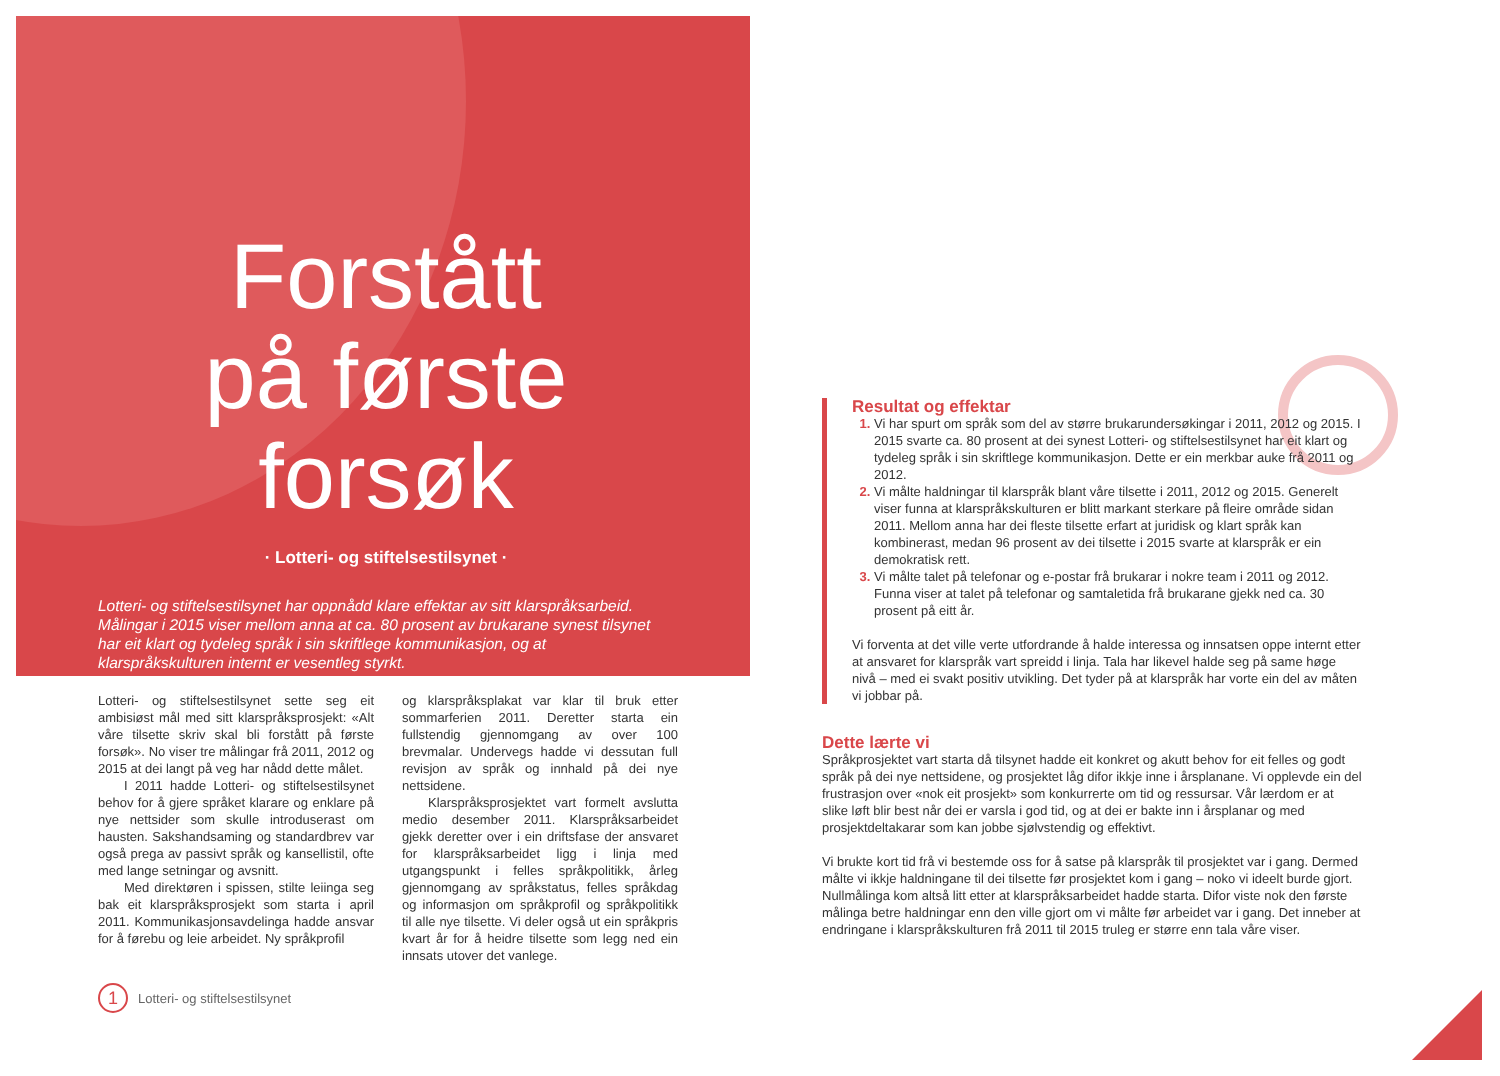Forstått
på første
forsøk
· Lotteri- og stiftelsestilsynet ·
Lotteri- og stiftelsestilsynet har oppnådd klare effektar av sitt klarspråksarbeid. Målingar i 2015 viser mellom anna at ca. 80 prosent av brukarane synest tilsynet har eit klart og tydeleg språk i sin skriftlege kommunikasjon, og at klarspråkskulturen internt er vesentleg styrkt.
Lotteri- og stiftelsestilsynet sette seg eit ambisiøst mål med sitt klarspråksprosjekt: «Alt våre tilsette skriv skal bli forstått på første forsøk». No viser tre målingar frå 2011, 2012 og 2015 at dei langt på veg har nådd dette målet.
I 2011 hadde Lotteri- og stiftelsestilsynet behov for å gjere språket klarare og enklare på nye nettsider som skulle introduserast om hausten. Sakshandsaming og standardbrev var også prega av passivt språk og kansellistil, ofte med lange setningar og avsnitt.
Med direktøren i spissen, stilte leiinga seg bak eit klarspråksprosjekt som starta i april 2011. Kommunikasjonsavdelinga hadde ansvar for å førebu og leie arbeidet. Ny språkprofil
og klarspråksplakat var klar til bruk etter sommarferien 2011. Deretter starta ein fullstendig gjennomgang av over 100 brevmalar. Undervegs hadde vi dessutan full revisjon av språk og innhald på dei nye nettsidene.
Klarspråksprosjektet vart formelt avslutta medio desember 2011. Klarspråksarbeidet gjekk deretter over i ein driftsfase der ansvaret for klarspråksarbeidet ligg i linja med utgangspunkt i felles språkpolitikk, årleg gjennomgang av språkstatus, felles språkdag og informasjon om språkprofil og språkpolitikk til alle nye tilsette. Vi deler også ut ein språkpris kvart år for å heidre tilsette som legg ned ein innsats utover det vanlege.
1
Lotteri- og stiftelsestilsynet
Resultat og effektar
Vi har spurt om språk som del av større brukarundersøkingar i 2011, 2012 og 2015. I 2015 svarte ca. 80 prosent at dei synest Lotteri- og stiftelsestilsynet har eit klart og tydeleg språk i sin skriftlege kommunikasjon. Dette er ein merkbar auke frå 2011 og 2012.
Vi målte haldningar til klarspråk blant våre tilsette i 2011, 2012 og 2015. Generelt viser funna at klarspråkskulturen er blitt markant sterkare på fleire område sidan 2011. Mellom anna har dei fleste tilsette erfart at juridisk og klart språk kan kombinerast, medan 96 prosent av dei tilsette i 2015 svarte at klarspråk er ein demokratisk rett.
Vi målte talet på telefonar og e-postar frå brukarar i nokre team i 2011 og 2012. Funna viser at talet på telefonar og samtaletida frå brukarane gjekk ned ca. 30 prosent på eitt år.
Vi forventa at det ville verte utfordrande å halde interessa og innsatsen oppe internt etter at ansvaret for klarspråk vart spreidd i linja. Tala har likevel halde seg på same høge nivå – med ei svakt positiv utvikling. Det tyder på at klarspråk har vorte ein del av måten vi jobbar på.
Dette lærte vi
Språkprosjektet vart starta då tilsynet hadde eit konkret og akutt behov for eit felles og godt språk på dei nye nettsidene, og prosjektet låg difor ikkje inne i årsplanane. Vi opplevde ein del frustrasjon over «nok eit prosjekt» som konkurrerte om tid og ressursar. Vår lærdom er at slike løft blir best når dei er varsla i god tid, og at dei er bakte inn i årsplanar og med prosjektdeltakarar som kan jobbe sjølvstendig og effektivt.
Vi brukte kort tid frå vi bestemde oss for å satse på klarspråk til prosjektet var i gang. Dermed målte vi ikkje haldningane til dei tilsette før prosjektet kom i gang – noko vi ideelt burde gjort. Nullmålinga kom altså litt etter at klarspråksarbeidet hadde starta. Difor viste nok den første målinga betre haldningar enn den ville gjort om vi målte før arbeidet var i gang. Det inneber at endringane i klarspråkskulturen frå 2011 til 2015 truleg er større enn tala våre viser.